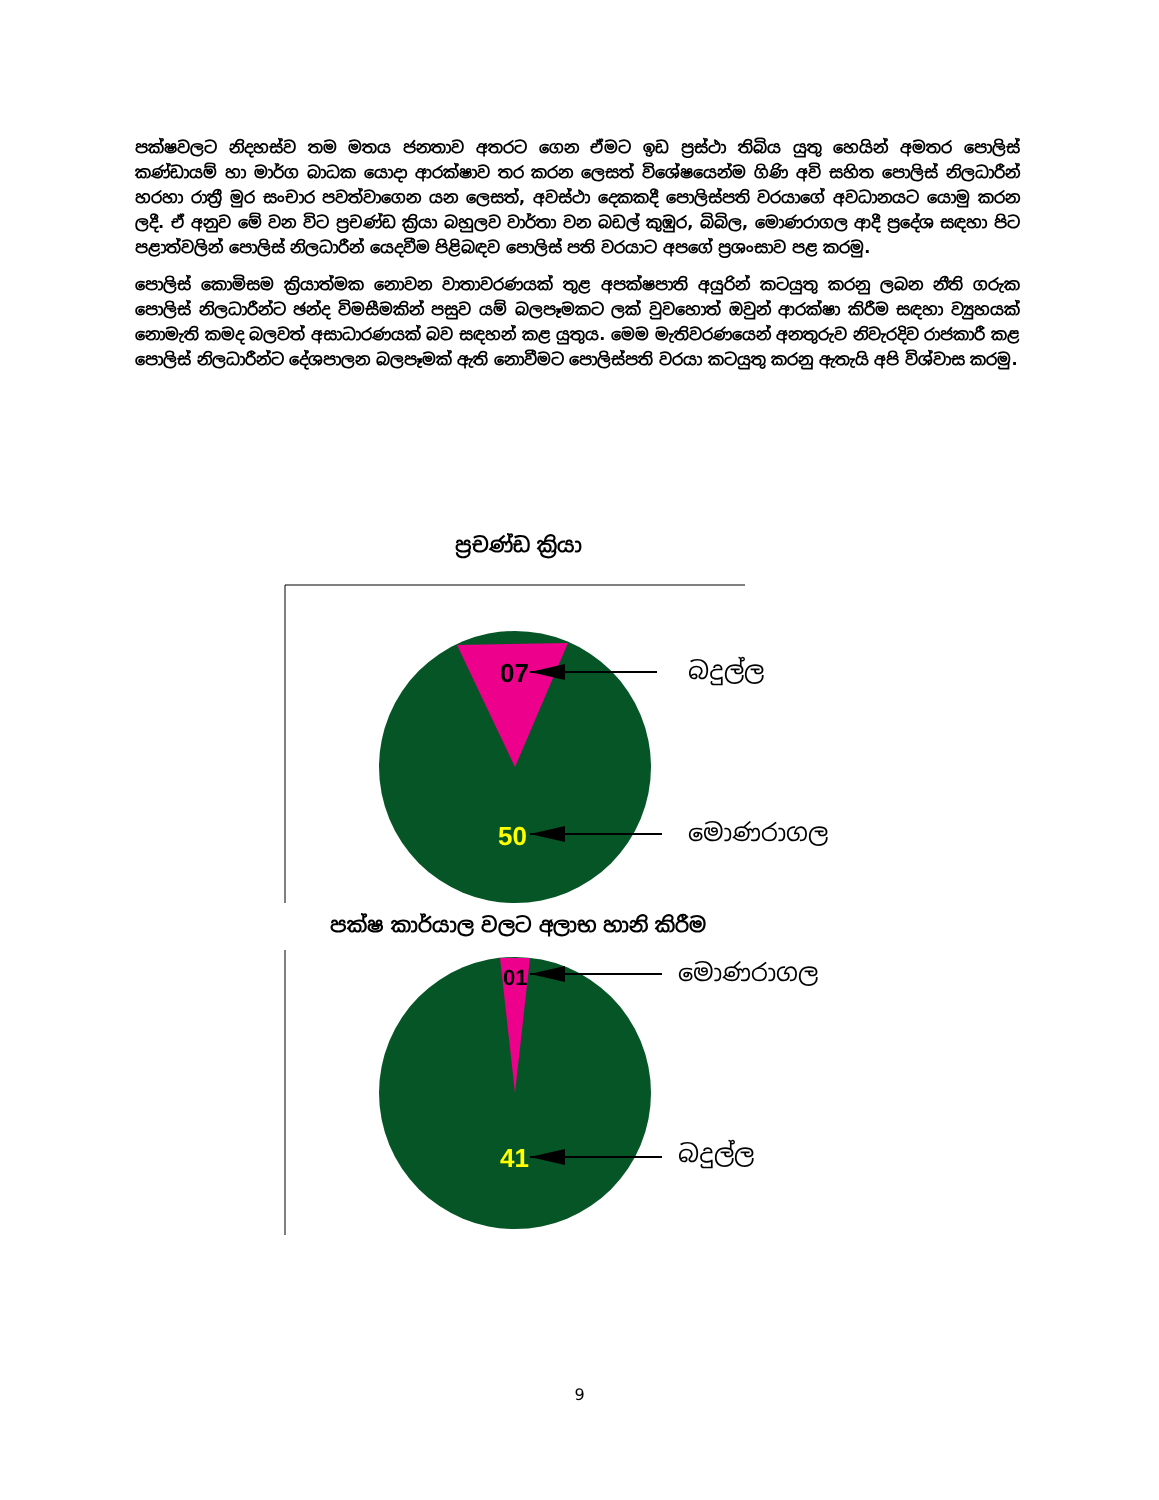පක්ෂවලට නිදහස්ව තම මතය ජනතාව අතරට ගෙන ඒමට ඉඩ ප්‍රස්ථා තිබිය යුතු හෙයින් අමතර පොලිස් කණ්ඩායම් හා මාර්ග බාධක යොදා ආරක්ෂාව තර කරන ලෙසත් විශේෂයෙන්ම ගිණි අවි සහිත පොලිස් නිලධාරීන් හරහා රාත්‍රී මුර සංචාර පවත්වාගෙන යන ලෙසත්, අවස්ථා දෙකකදී පොලිස්පති වරයාගේ අවධානයට යොමු කරන ලදී. ඒ අනුව මේ වන විට ප්‍රචණ්ඩ ක්‍රියා බහුලව වාර්තා වන බඩල් කුඹුර, බිබිල, මොණරාගල ආදී ප්‍රදේශ සඳහා පිට පළාත්වලින් පොලිස් නිලධාරීන් යෙදවීම පිළිබඳව පොලිස් පති වරයාට අපගේ ප්‍රශංසාව පළ කරමු.
පොලිස් කොමිසම ක්‍රියාත්මක නොවන වාතාවරණයක් තුළ අපක්ෂපාති අයුරින් කටයුතු කරනු ලබන නීති ගරුක පොලිස් නිලධාරීන්ට ඡන්ද විමසීමකින් පසුව යම් බලපෑමකට ලක් වුවහොත් ඔවුන් ආරක්ෂා කිරීම සඳහා ව්‍යුහයක් නොමැති කමද බලවත් අසාධාරණයක් බව සඳහන් කළ යුතුය. මෙම මැතිවරණයෙන් අනතුරුව නිවැරදිව රාජකාරී කළ පොලිස් නිලධාරීන්ට දේශපාලන බලපෑමක් ඇති නොවීමට පොලිස්පති වරයා කටයුතු කරනු ඇතැයි අපි විශ්වාස කරමු.
ප්‍රචණ්ඩ ක්‍රියා
07
50
01
41
බදුල්ල
මොණරාගල
පක්ෂ කාර්යාල වලට අලාභ හානි කිරීම
මොණරාගල
බදුල්ල
9